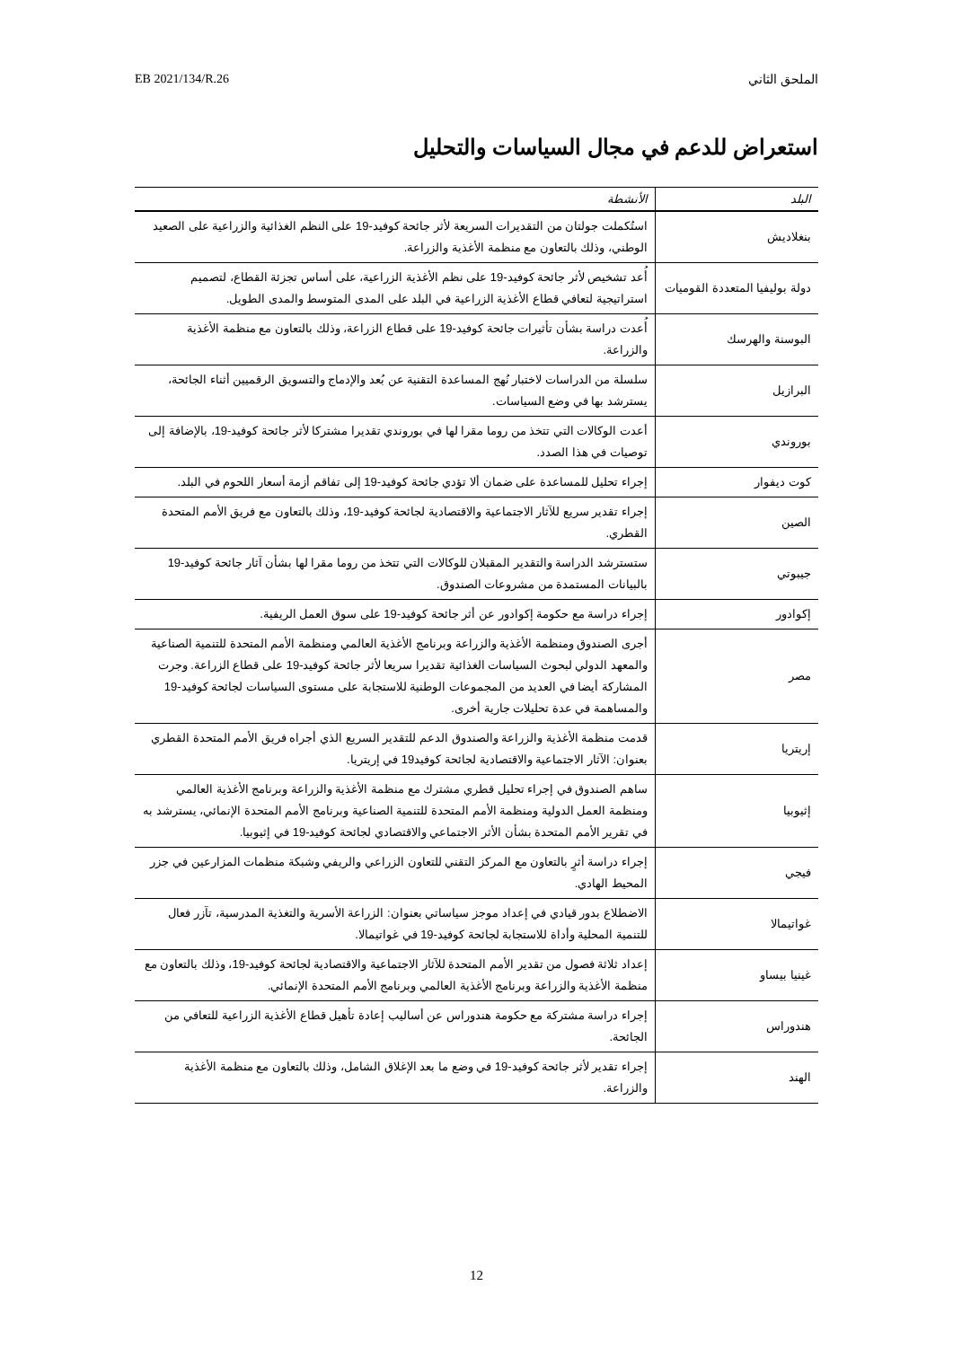EB 2021/134/R.26 الملحق الثاني
استعراض للدعم في مجال السياسات والتحليل
| البلد | الأنشطة |
| --- | --- |
| بنغلاديش | استُكملت جولتان من التقديرات السريعة لأثر جائحة كوفيد-19 على النظم الغذائية والزراعية على الصعيد الوطني، وذلك بالتعاون مع منظمة الأغذية والزراعة. |
| دولة بوليفيا المتعددة القوميات | أُعد تشخيص لأثر جائحة كوفيد-19 على نظم الأغذية الزراعية، على أساس تجزئة القطاع، لتصميم استراتيجية لتعافي قطاع الأغذية الزراعية في البلد على المدى المتوسط والمدى الطويل. |
| البوسنة والهرسك | أُعدت دراسة بشأن تأثيرات جائحة كوفيد-19 على قطاع الزراعة، وذلك بالتعاون مع منظمة الأغذية والزراعة. |
| البرازيل | سلسلة من الدراسات لاختبار نُهج المساعدة التقنية عن بُعد والإدماج والتسويق الرقميين أثناء الجائحة، يسترشد بها في وضع السياسات. |
| بوروندي | أعدت الوكالات التي تتخذ من روما مقرا لها في بوروندي تقديرا مشتركا لأثر جائحة كوفيد-19، بالإضافة إلى توصيات في هذا الصدد. |
| كوت ديفوار | إجراء تحليل للمساعدة على ضمان ألا تؤدي جائحة كوفيد-19 إلى تفاقم أزمة أسعار اللحوم في البلد. |
| الصين | إجراء تقدير سريع للآثار الاجتماعية والاقتصادية لجائحة كوفيد-19، وذلك بالتعاون مع فريق الأمم المتحدة القطري. |
| جيبوتي | ستسترشد الدراسة والتقدير المقبلان للوكالات التي تتخذ من روما مقرا لها بشأن آثار جائحة كوفيد-19 بالبيانات المستمدة من مشروعات الصندوق. |
| إكوادور | إجراء دراسة مع حكومة إكوادور عن أثر جائحة كوفيد-19 على سوق العمل الريفية. |
| مصر | أجرى الصندوق ومنظمة الأغذية والزراعة وبرنامج الأغذية العالمي ومنظمة الأمم المتحدة للتنمية الصناعية والمعهد الدولي لبحوث السياسات الغذائية تقديرا سريعا لأثر جائحة كوفيد-19 على قطاع الزراعة. وجرت المشاركة أيضا في العديد من المجموعات الوطنية للاستجابة على مستوى السياسات لجائحة كوفيد-19 والمساهمة في عدة تحليلات جارية أخرى. |
| إريتريا | قدمت منظمة الأغذية والزراعة والصندوق الدعم للتقدير السريع الذي أجراه فريق الأمم المتحدة القطري بعنوان: الآثار الاجتماعية والاقتصادية لجائحة كوفيد19 في إريتريا. |
| إثيوبيا | ساهم الصندوق في إجراء تحليل قطري مشترك مع منظمة الأغذية والزراعة وبرنامج الأغذية العالمي ومنظمة العمل الدولية ومنظمة الأمم المتحدة للتنمية الصناعية وبرنامج الأمم المتحدة الإنمائي، يسترشد به في تقرير الأمم المتحدة بشأن الأثر الاجتماعي والاقتصادي لجائحة كوفيد-19 في إثيوبيا. |
| فيجي | إجراء دراسة أثرٍ بالتعاون مع المركز التقني للتعاون الزراعي والريفي وشبكة منظمات المزارعين في جزر المحيط الهادي. |
| غواتيمالا | الاضطلاع بدور قيادي في إعداد موجز سياساتي بعنوان: الزراعة الأسرية والتغذية المدرسية، تآزر فعال للتنمية المحلية وأداة للاستجابة لجائحة كوفيد-19 في غواتيمالا. |
| غينيا بيساو | إعداد ثلاثة فصول من تقدير الأمم المتحدة للآثار الاجتماعية والاقتصادية لجائحة كوفيد-19، وذلك بالتعاون مع منظمة الأغذية والزراعة وبرنامج الأغذية العالمي وبرنامج الأمم المتحدة الإنمائي. |
| هندوراس | إجراء دراسة مشتركة مع حكومة هندوراس عن أساليب إعادة تأهيل قطاع الأغذية الزراعية للتعافي من الجائحة. |
| الهند | إجراء تقدير لأثر جائحة كوفيد-19 في وضع ما بعد الإغلاق الشامل، وذلك بالتعاون مع منظمة الأغذية والزراعة. |
12